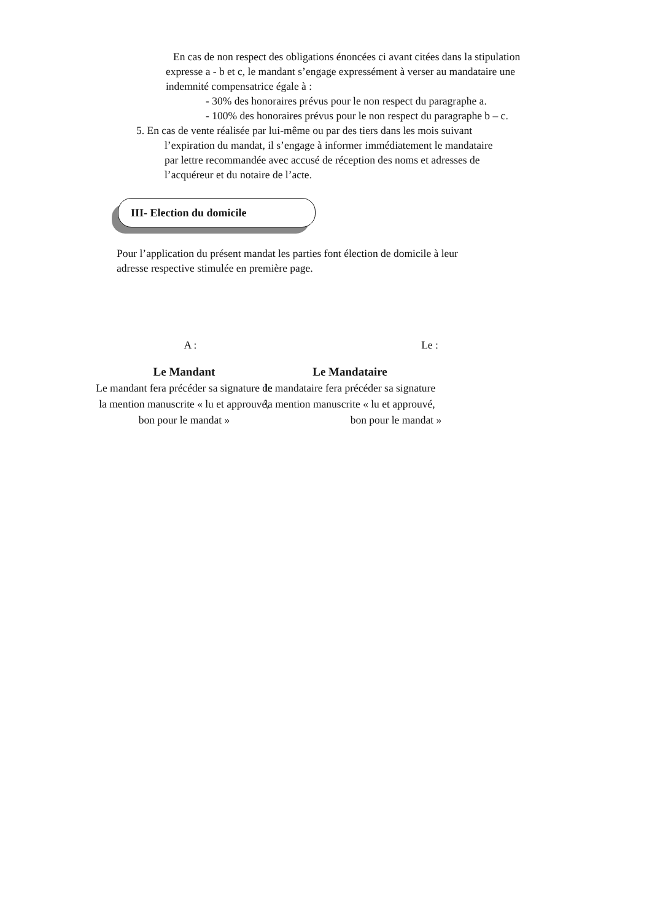En cas de non respect des obligations énoncées ci avant citées dans la stipulation
expresse a - b et c, le mandant s’engage expressément à verser au mandataire une
indemnité compensatrice égale à :
- 30% des honoraires prévus pour le non respect du paragraphe a.
- 100% des honoraires prévus pour le non respect du paragraphe b – c.
5. En cas de vente réalisée par lui-même ou par des tiers dans les mois suivant
l’expiration du mandat, il s’engage à informer immédiatement le mandataire
par lettre recommandée avec accusé de réception des noms et adresses de
l’acquéreur et du notaire de l’acte.
III- Election du domicile
Pour l’application du présent mandat les parties font élection de domicile à leur
adresse respective stimulée en première page.
A : Le :
Le Mandant
Le mandant fera précéder sa signature de
la mention manuscrite « lu et approuvé,
bon pour le mandat »
Le Mandataire
le mandataire fera précéder sa signature
la mention manuscrite « lu et approuvé,
bon pour le mandat »